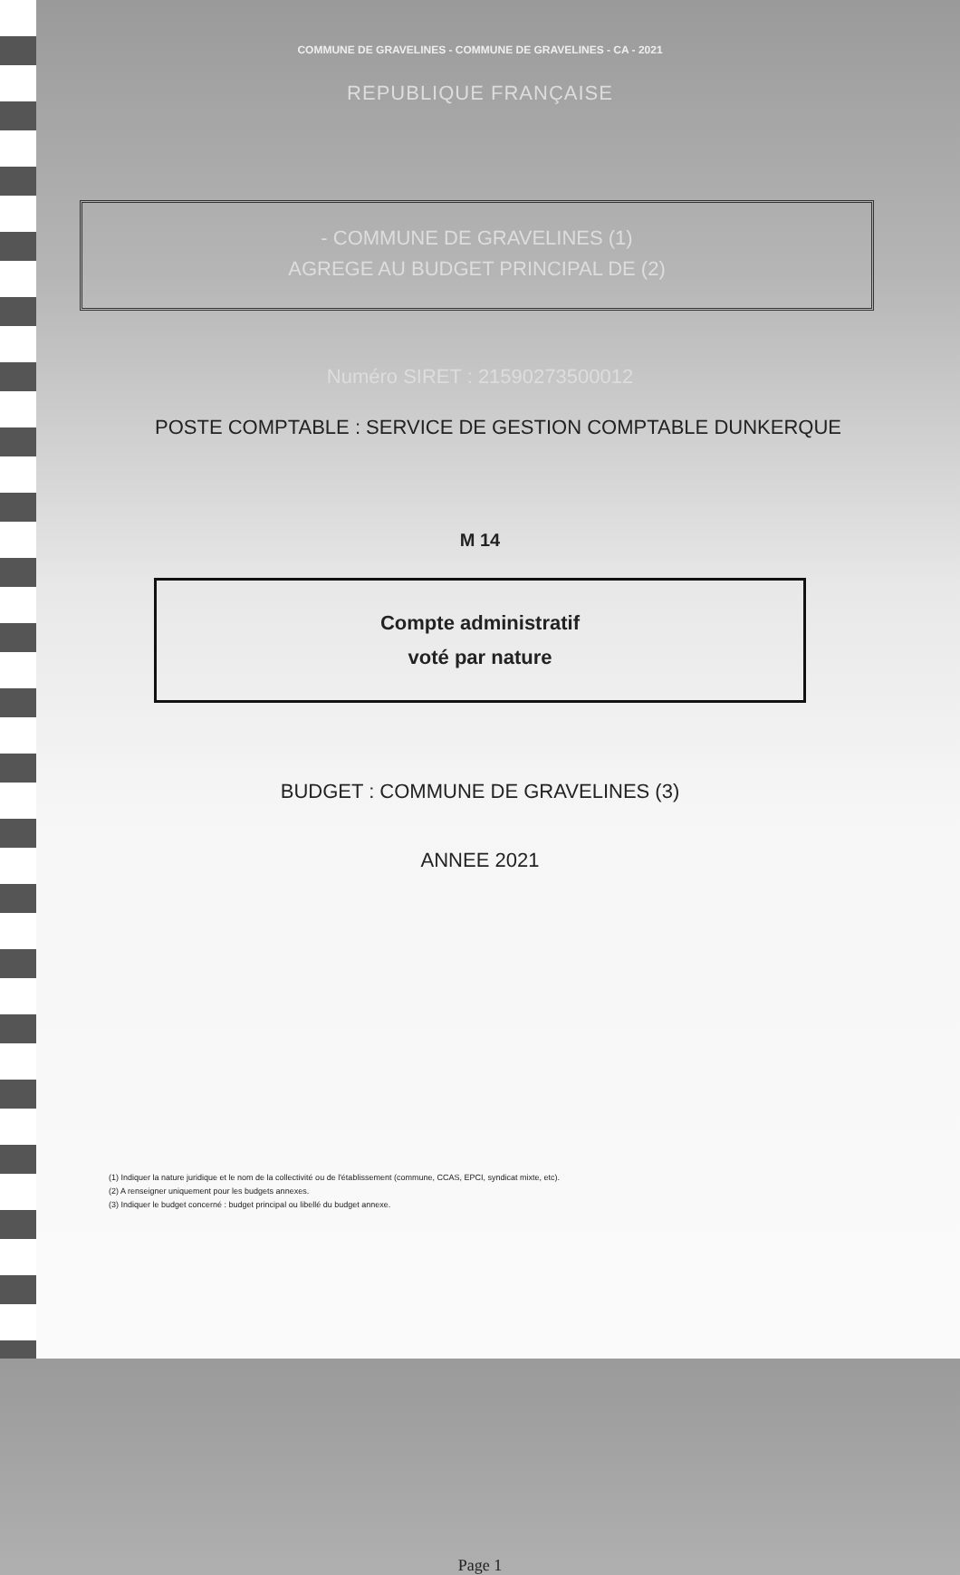COMMUNE DE GRAVELINES - COMMUNE DE GRAVELINES - CA - 2021
REPUBLIQUE FRANÇAISE
- COMMUNE DE GRAVELINES (1)
AGREGE AU BUDGET PRINCIPAL DE (2)
Numéro SIRET : 21590273500012
POSTE COMPTABLE : SERVICE DE GESTION COMPTABLE DUNKERQUE
M 14
Compte administratif
voté par nature
BUDGET : COMMUNE DE GRAVELINES (3)
ANNEE 2021
(1) Indiquer la nature juridique et le nom de la collectivité ou de l'établissement (commune, CCAS, EPCI, syndicat mixte, etc).
(2) A renseigner uniquement pour les budgets annexes.
(3) Indiquer le budget concerné : budget principal ou libellé du budget annexe.
Page 1